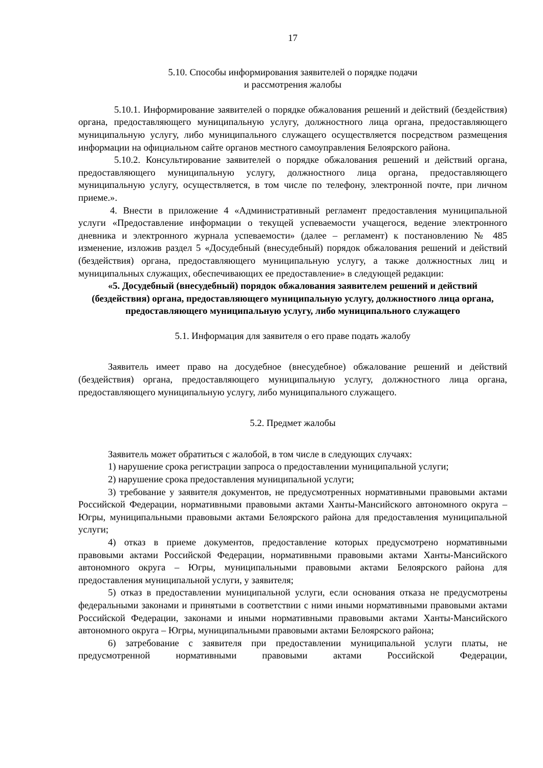17
5.10. Способы информирования заявителей о порядке подачи
и рассмотрения жалобы
5.10.1. Информирование заявителей о порядке обжалования решений и действий (бездействия) органа, предоставляющего муниципальную услугу, должностного лица органа, предоставляющего муниципальную услугу, либо муниципального служащего осуществляется посредством размещения информации на официальном сайте органов местного самоуправления Белоярского района.
5.10.2. Консультирование заявителей о порядке обжалования решений и действий органа, предоставляющего муниципальную услугу, должностного лица органа, предоставляющего муниципальную услугу, осуществляется, в том числе по телефону, электронной почте, при личном приеме.».
4. Внести в приложение 4 «Административный регламент предоставления муниципальной услуги «Предоставление информации о текущей успеваемости учащегося, ведение электронного дневника и электронного журнала успеваемости» (далее – регламент) к постановлению № 485 изменение, изложив раздел 5 «Досудебный (внесудебный) порядок обжалования решений и действий (бездействия) органа, предоставляющего муниципальную услугу, а также должностных лиц и муниципальных служащих, обеспечивающих ее предоставление» в следующей редакции:
«5. Досудебный (внесудебный) порядок обжалования заявителем решений и действий (бездействия) органа, предоставляющего муниципальную услугу, должностного лица органа, предоставляющего муниципальную услугу, либо муниципального служащего
5.1. Информация для заявителя о его праве подать жалобу
Заявитель имеет право на досудебное (внесудебное) обжалование решений и действий (бездействия) органа, предоставляющего муниципальную услугу, должностного лица органа, предоставляющего муниципальную услугу, либо муниципального служащего.
5.2. Предмет жалобы
Заявитель может обратиться с жалобой, в том числе в следующих случаях:
1) нарушение срока регистрации запроса о предоставлении муниципальной услуги;
2) нарушение срока предоставления муниципальной услуги;
3) требование у заявителя документов, не предусмотренных нормативными правовыми актами Российской Федерации, нормативными правовыми актами Ханты-Мансийского автономного округа – Югры, муниципальными правовыми актами Белоярского района для предоставления муниципальной услуги;
4) отказ в приеме документов, предоставление которых предусмотрено нормативными правовыми актами Российской Федерации, нормативными правовыми актами Ханты-Мансийского автономного округа – Югры, муниципальными правовыми актами Белоярского района для предоставления муниципальной услуги, у заявителя;
5) отказ в предоставлении муниципальной услуги, если основания отказа не предусмотрены федеральными законами и принятыми в соответствии с ними иными нормативными правовыми актами Российской Федерации, законами и иными нормативными правовыми актами Ханты-Мансийского автономного округа – Югры, муниципальными правовыми актами Белоярского района;
6) затребование с заявителя при предоставлении муниципальной услуги платы, не предусмотренной нормативными правовыми актами Российской Федерации,